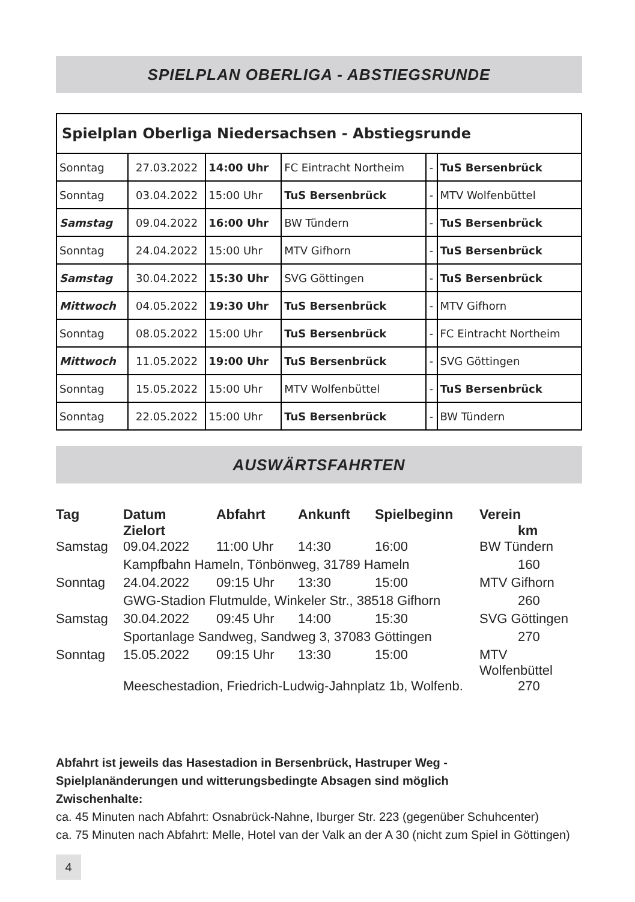SPIELPLAN OBERLIGA - ABSTIEGSRUNDE
| Spielplan Oberliga Niedersachsen - Abstiegsrunde | | | | | |
| Sonntag | 27.03.2022 | 14:00 Uhr | FC Eintracht Northeim | - | TuS Bersenbrück |
| Sonntag | 03.04.2022 | 15:00 Uhr | TuS Bersenbrück | - | MTV Wolfenbüttel |
| Samstag | 09.04.2022 | 16:00 Uhr | BW Tündern | - | TuS Bersenbrück |
| Sonntag | 24.04.2022 | 15:00 Uhr | MTV Gifhorn | - | TuS Bersenbrück |
| Samstag | 30.04.2022 | 15:30 Uhr | SVG Göttingen | - | TuS Bersenbrück |
| Mittwoch | 04.05.2022 | 19:30 Uhr | TuS Bersenbrück | - | MTV Gifhorn |
| Sonntag | 08.05.2022 | 15:00 Uhr | TuS Bersenbrück | - | FC Eintracht Northeim |
| Mittwoch | 11.05.2022 | 19:00 Uhr | TuS Bersenbrück | - | SVG Göttingen |
| Sonntag | 15.05.2022 | 15:00 Uhr | MTV Wolfenbüttel | - | TuS Bersenbrück |
| Sonntag | 22.05.2022 | 15:00 Uhr | TuS Bersenbrück | - | BW Tündern |
AUSWÄRTSFAHRTEN
| Tag | Datum Zielort | Abfahrt | Ankunft | Spielbeginn | Verein km |
| --- | --- | --- | --- | --- | --- |
| Samstag | 09.04.2022 | 11:00 Uhr | 14:30 | 16:00 | BW Tündern |
| | Kampfbahn Hameln, Tönbönweg, 31789 Hameln | | | | 160 |
| Sonntag | 24.04.2022 | 09:15 Uhr | 13:30 | 15:00 | MTV Gifhorn |
| | GWG-Stadion Flutmulde, Winkeler Str., 38518 Gifhorn | | | | 260 |
| Samstag | 30.04.2022 | 09:45 Uhr | 14:00 | 15:30 | SVG Göttingen |
| | Sportanlage Sandweg, Sandweg 3, 37083 Göttingen | | | | 270 |
| Sonntag | 15.05.2022 | 09:15 Uhr | 13:30 | 15:00 | MTV Wolfenbüttel |
| | Meeschestadion, Friedrich-Ludwig-Jahnplatz 1b, Wolfenb. | | | | 270 |
Abfahrt ist jeweils das Hasestadion in Bersenbrück, Hastruper Weg -
Spielplanänderungen und witterungsbedingte Absagen sind möglich
Zwischenhalte:
ca. 45 Minuten nach Abfahrt: Osnabrück-Nahne, Iburger Str. 223 (gegenüber Schuhcenter)
ca. 75 Minuten nach Abfahrt: Melle, Hotel van der Valk an der A 30 (nicht zum Spiel in Göttingen)
4